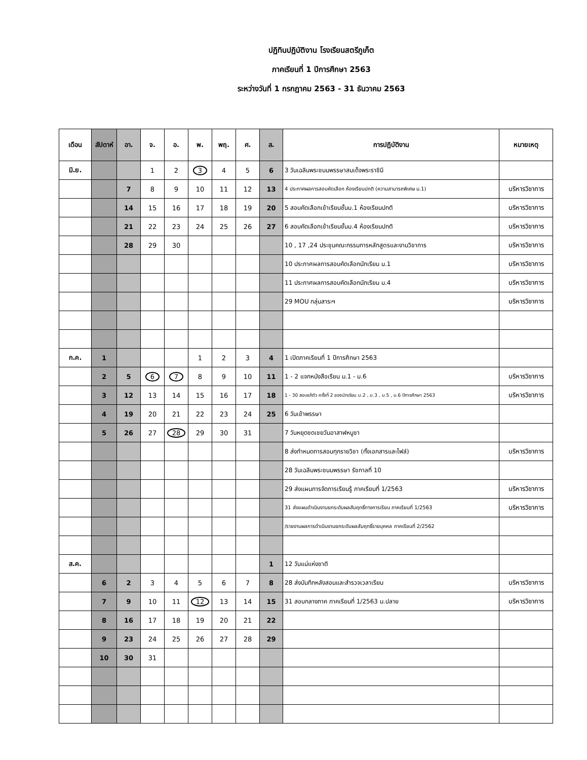ปฏิทินปฏิบัติงาน โรงเรียนสตรีภูเก็ต
ภาคเรียนที่ 1 ปีการศึกษา 2563
ระหว่างวันที่ 1 กรกฎาคม 2563 - 31 ธันวาคม 2563
| เดือน | สัปดาห์ | อา. | จ. | อ. | พ. | พฤ. | ศ. | ส. | การปฏิบัติงาน | หมายเหตุ |
| --- | --- | --- | --- | --- | --- | --- | --- | --- | --- | --- |
| มิ.ย. | | | 1 | 2 | 3 | 4 | 5 | 6 | 3 วันเฉลิมพระชนมพรรษาสมเด็จพระราชินี | |
| | | 7 | 8 | 9 | 10 | 11 | 12 | 13 | 4 ประกาศผลการสอบคัดเลือก ห้องเรียนปกติ (ความสามารถพิเศษ ม.1) | บริหารวิชาการ |
| | | 14 | 15 | 16 | 17 | 18 | 19 | 20 | 5 สอบคัดเลือกเข้าเรียนชั้นม.1 ห้องเรียนปกติ | บริหารวิชาการ |
| | | 21 | 22 | 23 | 24 | 25 | 26 | 27 | 6 สอบคัดเลือกเข้าเรียนชั้นม.4 ห้องเรียนปกติ | บริหารวิชาการ |
| | | 28 | 29 | 30 | | | | | 10 , 17 ,24 ประชุมคณะกรรมการหลักสูตรและงานวิชาการ | บริหารวิชาการ |
| | | | | | | | | | 10 ประกาศผลการสอบคัดเลือกนักเรียน ม.1 | บริหารวิชาการ |
| | | | | | | | | | 11 ประกาศผลการสอบคัดเลือกนักเรียน ม.4 | บริหารวิชาการ |
| | | | | | | | | | 29 MOU กลุ่มสาระฯ | บริหารวิชาการ |
| ก.ค. | 1 | | | | 1 | 2 | 3 | 4 | 1 เปิดภาคเรียนที่ 1 ปีการศึกษา 2563 | |
| | 2 | 5 | 6 | 7 | 8 | 9 | 10 | 11 | 1 - 2 แจกหนังสือเรียน ม.1 - ม.6 | บริหารวิชาการ |
| | 3 | 12 | 13 | 14 | 15 | 16 | 17 | 18 | 1 - 30 สอบแก้ตัว ครั้งที่ 2 ของนักเรียน ม.2 , ม.3 , ม.5 , ม.6 ปีการศึกษา 2563 | บริหารวิชาการ |
| | 4 | 19 | 20 | 21 | 22 | 23 | 24 | 25 | 6 วันเข้าพรรษา | |
| | 5 | 26 | 27 | 28 | 29 | 30 | 31 | | 7 วันหยุดชดเชยวันอาสาฬหบูชา | |
| | | | | | | | | | 8 ส่งกำหนดการสอนทุกรายวิชา (ทั้งเอกสารและไฟล์) | บริหารวิชาการ |
| | | | | | | | | | 28 วันเฉลิมพระชนมพรรษา รัชกาลที่ 10 | |
| | | | | | | | | | 29 ส่งแผนการจัดการเรียนรู้ ภาคเรียนที่ 1/2563 | บริหารวิชาการ |
| | | | | | | | | | 31 ส่งแผนดำเนินงานยกระดับผลสัมฤทธิ์ทางการเรียน ภาคเรียนที่ 1/2563 | บริหารวิชาการ |
| | | | | | | | | | /รายงานผลการดำเนินงานยกระดับผลสัมฤทธิ์รายบุคคล ภาคเรียนที่ 2/2562 | |
| ส.ค. | | | | | | | | 1 | 12 วันแม่แห่งชาติ | |
| | 6 | 2 | 3 | 4 | 5 | 6 | 7 | 8 | 28 ส่งบันทึกหลังสอนและสำรวจเวลาเรียน | บริหารวิชาการ |
| | 7 | 9 | 10 | 11 | 12 | 13 | 14 | 15 | 31 สอบกลางภาค ภาคเรียนที่ 1/2563 ม.ปลาย | บริหารวิชาการ |
| | 8 | 16 | 17 | 18 | 19 | 20 | 21 | 22 | | |
| | 9 | 23 | 24 | 25 | 26 | 27 | 28 | 29 | | |
| | 10 | 30 | 31 | | | | | | | |